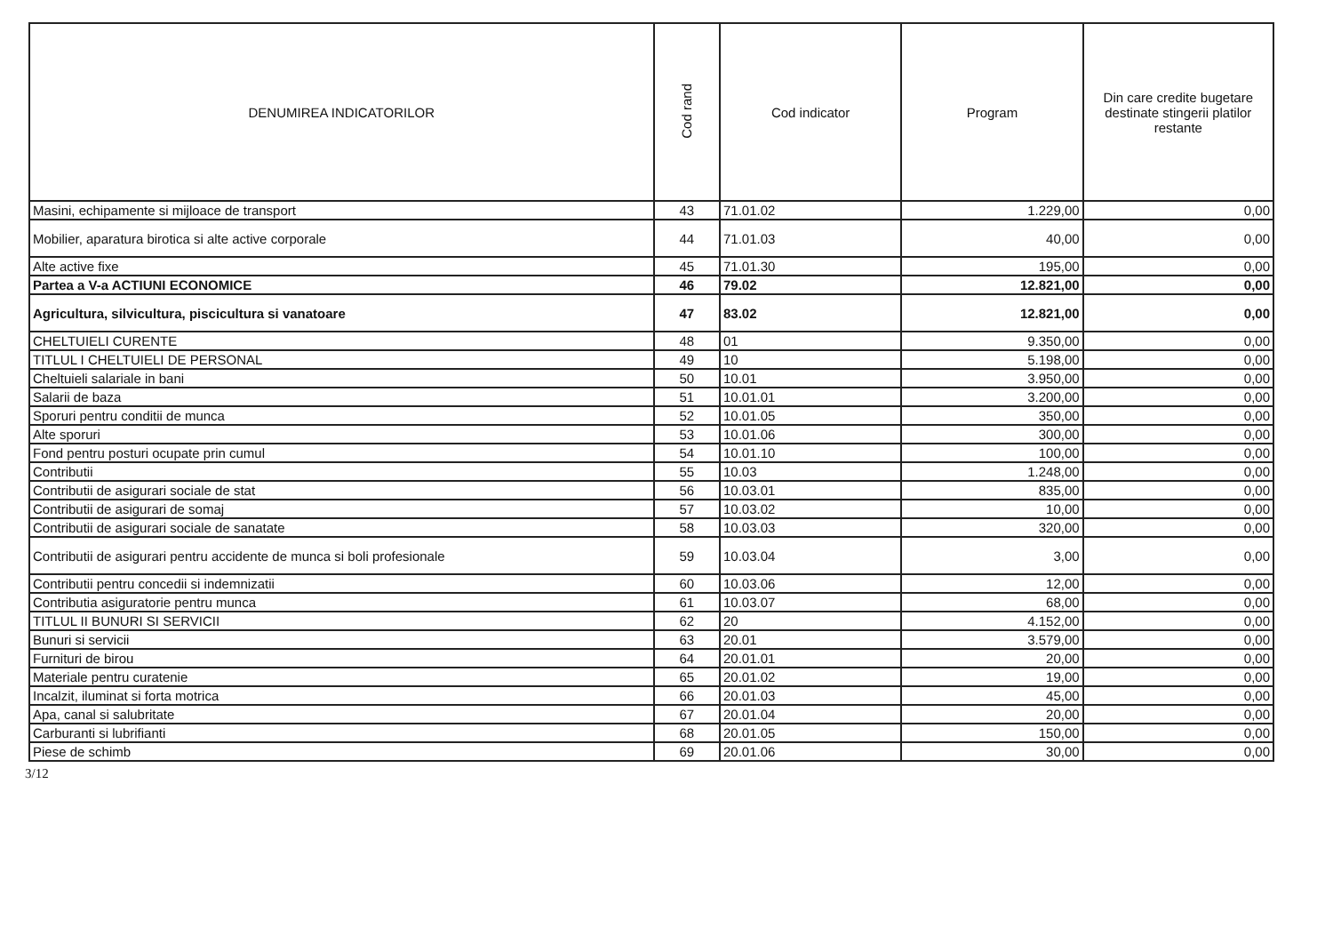| DENUMIREA INDICATORILOR | Cod rand | Cod indicator | Program | Din care credite bugetare destinate stingerii platilor restante |
| --- | --- | --- | --- | --- |
| Masini, echipamente si mijloace de transport | 43 | 71.01.02 | 1.229,00 | 0,00 |
| Mobilier, aparatura birotica si alte active corporale | 44 | 71.01.03 | 40,00 | 0,00 |
| Alte active fixe | 45 | 71.01.30 | 195,00 | 0,00 |
| Partea a V-a ACTIUNI ECONOMICE | 46 | 79.02 | 12.821,00 | 0,00 |
| Agricultura, silvicultura, piscicultura si vanatoare | 47 | 83.02 | 12.821,00 | 0,00 |
| CHELTUIELI CURENTE | 48 | 01 | 9.350,00 | 0,00 |
| TITLUL I CHELTUIELI DE PERSONAL | 49 | 10 | 5.198,00 | 0,00 |
| Cheltuieli salariale in bani | 50 | 10.01 | 3.950,00 | 0,00 |
| Salarii de baza | 51 | 10.01.01 | 3.200,00 | 0,00 |
| Sporuri pentru conditii de munca | 52 | 10.01.05 | 350,00 | 0,00 |
| Alte sporuri | 53 | 10.01.06 | 300,00 | 0,00 |
| Fond pentru posturi ocupate prin cumul | 54 | 10.01.10 | 100,00 | 0,00 |
| Contributii | 55 | 10.03 | 1.248,00 | 0,00 |
| Contributii de asigurari sociale de stat | 56 | 10.03.01 | 835,00 | 0,00 |
| Contributii de asigurari de somaj | 57 | 10.03.02 | 10,00 | 0,00 |
| Contributii de asigurari sociale de sanatate | 58 | 10.03.03 | 320,00 | 0,00 |
| Contributii de asigurari pentru accidente de munca si boli profesionale | 59 | 10.03.04 | 3,00 | 0,00 |
| Contributii pentru concedii si indemnizatii | 60 | 10.03.06 | 12,00 | 0,00 |
| Contributia asiguratorie pentru munca | 61 | 10.03.07 | 68,00 | 0,00 |
| TITLUL II BUNURI SI SERVICII | 62 | 20 | 4.152,00 | 0,00 |
| Bunuri si servicii | 63 | 20.01 | 3.579,00 | 0,00 |
| Furnituri de birou | 64 | 20.01.01 | 20,00 | 0,00 |
| Materiale pentru curatenie | 65 | 20.01.02 | 19,00 | 0,00 |
| Incalzit, iluminat si forta motrica | 66 | 20.01.03 | 45,00 | 0,00 |
| Apa, canal si salubritate | 67 | 20.01.04 | 20,00 | 0,00 |
| Carburanti si lubrifianti | 68 | 20.01.05 | 150,00 | 0,00 |
| Piese de schimb | 69 | 20.01.06 | 30,00 | 0,00 |
3/12